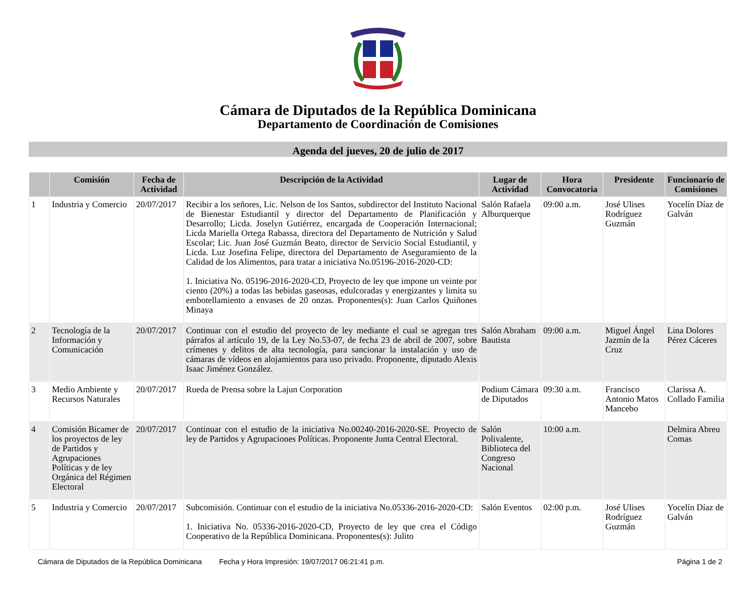Cámara de Diputados de la República Dominicana
Departamento de Coordinación de Comisiones
Agenda del jueves, 20 de julio de 2017
| | Comisión | Fecha de Actividad | Descripción de la Actividad | Lugar de Actividad | Hora Convocatoria | Presidente | Funcionario de Comisiones |
| --- | --- | --- | --- | --- | --- | --- | --- |
| 1 | Industria y Comercio | 20/07/2017 | Recibir a los señores, Lic. Nelson de los Santos, subdirector del Instituto Nacional de Bienestar Estudiantil y director del Departamento de Planificación y Desarrollo; Licda. Joselyn Gutiérrez, encargada de Cooperación Internacional; Licda Mariella Ortega Rabassa, directora del Departamento de Nutrición y Salud Escolar; Lic. Juan José Guzmán Beato, director de Servicio Social Estudiantil, y Licda. Luz Josefina Felipe, directora del Departamento de Aseguramiento de la Calidad de los Alimentos, para tratar a iniciativa No.05196-2016-2020-CD: 1. Iniciativa No. 05196-2016-2020-CD, Proyecto de ley que impone un veinte por ciento (20%) a todas las bebidas gaseosas, edulcoradas y energizantes y limita su embotellamiento a envases de 20 onzas. Proponentes(s): Juan Carlos Quiñones Minaya | Salón Rafaela Alburquerque | 09:00 a.m. | José Ulises Rodríguez Guzmán | Yocelín Díaz de Galván |
| 2 | Tecnología de la Información y Comunicación | 20/07/2017 | Continuar con el estudio del proyecto de ley mediante el cual se agregan tres párrafos al artículo 19, de la Ley No.53-07, de fecha 23 de abril de 2007, sobre crímenes y delitos de alta tecnología, para sancionar la instalación y uso de cámaras de vídeos en alojamientos para uso privado. Proponente, diputado Alexis Isaac Jiménez González. | Salón Abraham Bautista | 09:00 a.m. | Miguel Ángel Jazmín de la Cruz | Lina Dolores Pérez Cáceres |
| 3 | Medio Ambiente y Recursos Naturales | 20/07/2017 | Rueda de Prensa sobre la Lajun Corporation | Podium Cámara de Diputados | 09:30 a.m. | Francisco Antonio Matos Mancebo | Clarissa A. Collado Familia |
| 4 | Comisión Bicamer de los proyectos de ley de Partidos y Agrupaciones Políticas y de ley Orgánica del Régimen Electoral | 20/07/2017 | Continuar con el estudio de la iniciativa No.00240-2016-2020-SE. Proyecto de ley de Partidos y Agrupaciones Políticas. Proponente Junta Central Electoral. | Salón Polivalente, Biblioteca del Congreso Nacional | 10:00 a.m. | | Delmira Abreu Comas |
| 5 | Industria y Comercio | 20/07/2017 | Subcomisión. Continuar con el estudio de la iniciativa No.05336-2016-2020-CD: 1. Iniciativa No. 05336-2016-2020-CD, Proyecto de ley que crea el Código Cooperativo de la República Dominicana. Proponentes(s): Julito | Salón Eventos | 02:00 p.m. | José Ulises Rodríguez Guzmán | Yocelín Díaz de Galván |
Cámara de Diputados de la República Dominicana Fecha y Hora Impresión: 19/07/2017 06:21:41 p.m. Página 1 de 2